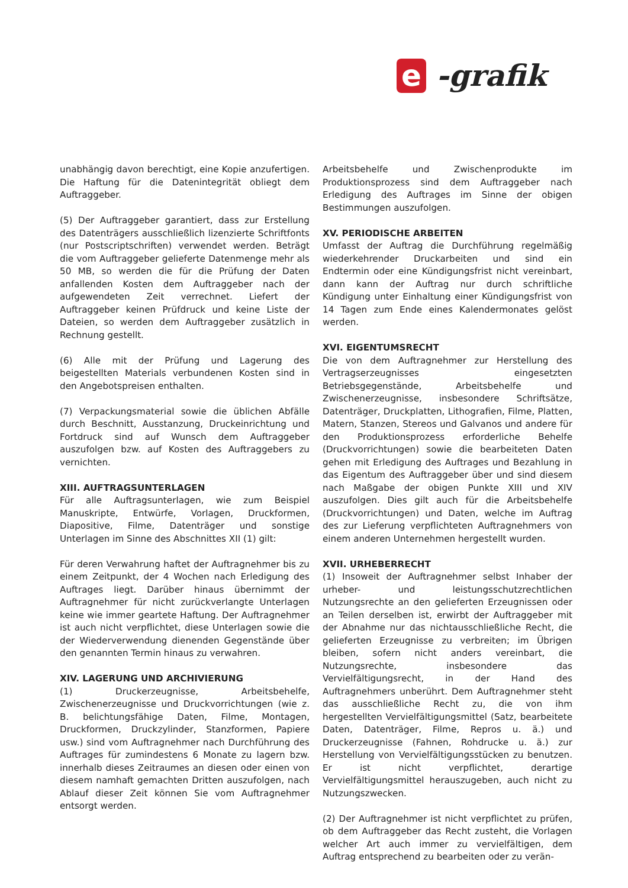e -grafik
unabhängig davon berechtigt, eine Kopie anzufertigen. Die Haftung für die Datenintegrität obliegt dem Auftraggeber.
(5) Der Auftraggeber garantiert, dass zur Erstellung des Datenträgers ausschließlich lizenzierte Schriftfonts (nur Postscriptschriften) verwendet werden. Beträgt die vom Auftraggeber gelieferte Datenmenge mehr als 50 MB, so werden die für die Prüfung der Daten anfallenden Kosten dem Auftraggeber nach der aufgewendeten Zeit verrechnet. Liefert der Auftraggeber keinen Prüfdruck und keine Liste der Dateien, so werden dem Auftraggeber zusätzlich in Rechnung gestellt.
(6) Alle mit der Prüfung und Lagerung des beigestellten Materials verbundenen Kosten sind in den Angebotspreisen enthalten.
(7) Verpackungsmaterial sowie die üblichen Abfälle durch Beschnitt, Ausstanzung, Druckeinrichtung und Fortdruck sind auf Wunsch dem Auftraggeber auszufolgen bzw. auf Kosten des Auftraggebers zu vernichten.
XIII. AUFTRAGSUNTERLAGEN
Für alle Auftragsunterlagen, wie zum Beispiel Manuskripte, Entwürfe, Vorlagen, Druckformen, Diapositive, Filme, Datenträger und sonstige Unterlagen im Sinne des Abschnittes XII (1) gilt:
Für deren Verwahrung haftet der Auftragnehmer bis zu einem Zeitpunkt, der 4 Wochen nach Erledigung des Auftrages liegt. Darüber hinaus übernimmt der Auftragnehmer für nicht zurückverlangte Unterlagen keine wie immer geartete Haftung. Der Auftragnehmer ist auch nicht verpflichtet, diese Unterlagen sowie die der Wiederverwendung dienenden Gegenstände über den genannten Termin hinaus zu verwahren.
XIV. LAGERUNG UND ARCHIVIERUNG
(1) Druckerzeugnisse, Arbeitsbehelfe, Zwischenerzeugnisse und Druckvorrichtungen (wie z. B. belichtungsfähige Daten, Filme, Montagen, Druckformen, Druckzylinder, Stanzformen, Papiere usw.) sind vom Auftragnehmer nach Durchführung des Auftrages für zumindestens 6 Monate zu lagern bzw. innerhalb dieses Zeitraumes an diesen oder einen von diesem namhaft gemachten Dritten auszufolgen, nach Ablauf dieser Zeit können Sie vom Auftragnehmer entsorgt werden.
Arbeitsbehelfe und Zwischenprodukte im Produktionsprozess sind dem Auftraggeber nach Erledigung des Auftrages im Sinne der obigen Bestimmungen auszufolgen.
XV. PERIODISCHE ARBEITEN
Umfasst der Auftrag die Durchführung regelmäßig wiederkehrender Druckarbeiten und sind ein Endtermin oder eine Kündigungsfrist nicht vereinbart, dann kann der Auftrag nur durch schriftliche Kündigung unter Einhaltung einer Kündigungsfrist von 14 Tagen zum Ende eines Kalendermonates gelöst werden.
XVI. EIGENTUMSRECHT
Die von dem Auftragnehmer zur Herstellung des Vertragserzeugnisses eingesetzten Betriebsgegenstände, Arbeitsbehelfe und Zwischenerzeugnisse, insbesondere Schriftsätze, Datenträger, Druckplatten, Lithografien, Filme, Platten, Matern, Stanzen, Stereos und Galvanos und andere für den Produktionsprozess erforderliche Behelfe (Druckvorrichtungen) sowie die bearbeiteten Daten gehen mit Erledigung des Auftrages und Bezahlung in das Eigentum des Auftraggeber über und sind diesem nach Maßgabe der obigen Punkte XIII und XIV auszufolgen. Dies gilt auch für die Arbeitsbehelfe (Druckvorrichtungen) und Daten, welche im Auftrag des zur Lieferung verpflichteten Auftragnehmers von einem anderen Unternehmen hergestellt wurden.
XVII. URHEBERRECHT
(1) Insoweit der Auftragnehmer selbst Inhaber der urheber- und leistungsschutzrechtlichen Nutzungsrechte an den gelieferten Erzeugnissen oder an Teilen derselben ist, erwirbt der Auftraggeber mit der Abnahme nur das nichtausschließliche Recht, die gelieferten Erzeugnisse zu verbreiten; im Übrigen bleiben, sofern nicht anders vereinbart, die Nutzungsrechte, insbesondere das Vervielfältigungsrecht, in der Hand des Auftragnehmers unberührt. Dem Auftragnehmer steht das ausschließliche Recht zu, die von ihm hergestellten Vervielfältigungsmittel (Satz, bearbeitete Daten, Datenträger, Filme, Repros u. ä.) und Druckerzeugnisse (Fahnen, Rohdrucke u. ä.) zur Herstellung von Vervielfältigungsstücken zu benutzen. Er ist nicht verpflichtet, derartige Vervielfältigungsmittel herauszugeben, auch nicht zu Nutzungszwecken.
(2) Der Auftragnehmer ist nicht verpflichtet zu prüfen, ob dem Auftraggeber das Recht zusteht, die Vorlagen welcher Art auch immer zu vervielfältigen, dem Auftrag entsprechend zu bearbeiten oder zu verän-